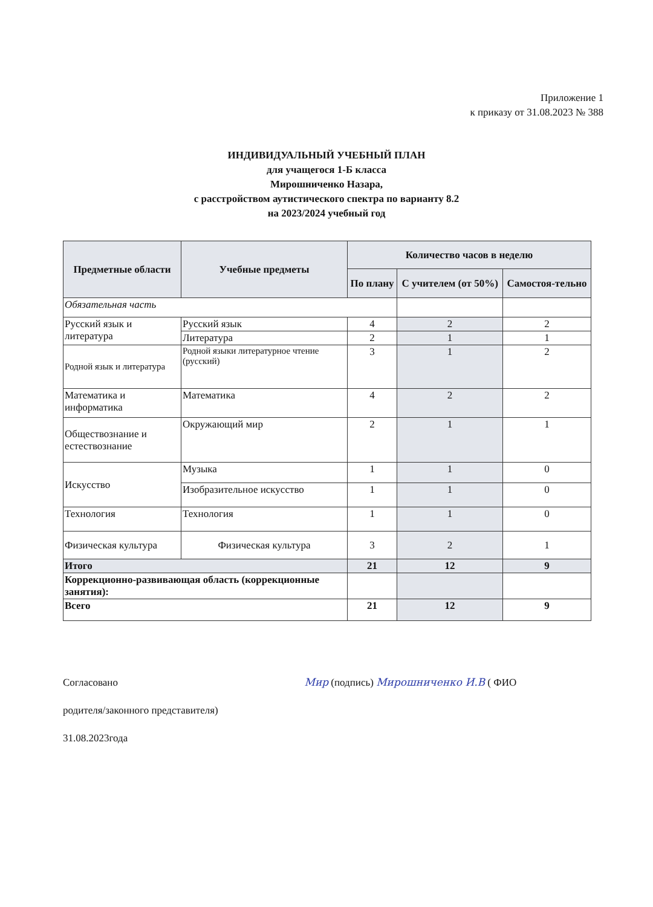Приложение 1
к приказу от 31.08.2023 № 388
ИНДИВИДУАЛЬНЫЙ УЧЕБНЫЙ ПЛАН
для учащегося 1-Б класса
Мирошниченко Назара,
с расстройством аутистического спектра по варианту 8.2
на 2023/2024 учебный год
| Предметные области | Учебные предметы | Количество часов в неделю | | |
| --- | --- | --- | --- | --- |
| | | По плану | С учителем (от 50%) | Самостоя-тельно |
| Обязательная часть | | | | |
| Русский язык и литература | Русский язык | 4 | 2 | 2 |
| | Литература | 2 | 1 | 1 |
| Родной язык и литература | Родной языки литературное чтение (русский) | 3 | 1 | 2 |
| Математика и информатика | Математика | 4 | 2 | 2 |
| Обществознание и естествознание | Окружающий мир | 2 | 1 | 1 |
| Искусство | Музыка | 1 | 1 | 0 |
| | Изобразительное искусство | 1 | 1 | 0 |
| Технология | Технология | 1 | 1 | 0 |
| Физическая культура | Физическая культура | 3 | 2 | 1 |
| Итого | | 21 | 12 | 9 |
| Коррекционно-развивающая область (коррекционные занятия): | | | | |
| Всего | | 21 | 12 | 9 |
Согласовано Мир (подпись) Мирошниченко И.В ( ФИО
родителя/законного представителя)
31.08.2023года